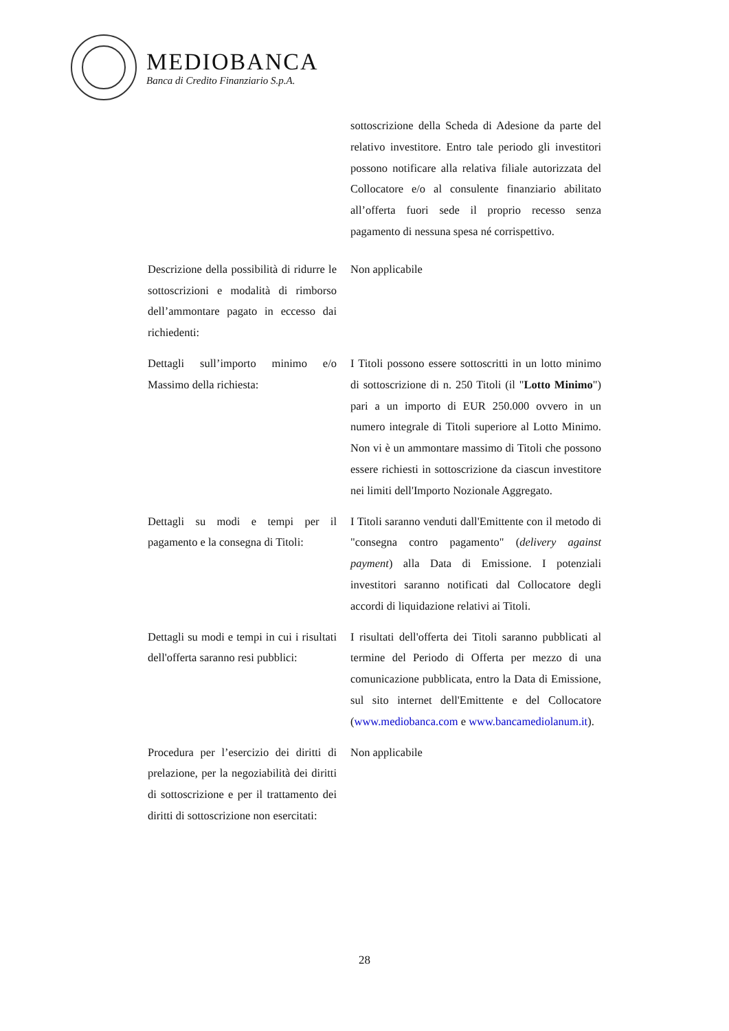MEDIOBANCA
Banca di Credito Finanziario S.p.A.
| | sottoscrizione della Scheda di Adesione da parte del relativo investitore. Entro tale periodo gli investitori possono notificare alla relativa filiale autorizzata del Collocatore e/o al consulente finanziario abilitato all’offerta fuori sede il proprio recesso senza pagamento di nessuna spesa né corrispettivo. |
| Descrizione della possibilità di ridurre le sottoscrizioni e modalità di rimborso dell’ammontare pagato in eccesso dai richiedenti: | Non applicabile |
| Dettagli sull’importo minimo e/o Massimo della richiesta: | I Titoli possono essere sottoscritti in un lotto minimo di sottoscrizione di n. 250 Titoli (il " Lotto Minimo ") pari a un importo di EUR 250.000 ovvero in un numero integrale di Titoli superiore al Lotto Minimo. Non vi è un ammontare massimo di Titoli che possono essere richiesti in sottoscrizione da ciascun investitore nei limiti dell'Importo Nozionale Aggregato. |
| Dettagli su modi e tempi per il pagamento e la consegna di Titoli: | I Titoli saranno venduti dall'Emittente con il metodo di "consegna contro pagamento" ( delivery against payment ) alla Data di Emissione. I potenziali investitori saranno notificati dal Collocatore degli accordi di liquidazione relativi ai Titoli. |
| Dettagli su modi e tempi in cui i risultati dell'offerta saranno resi pubblici: | I risultati dell'offerta dei Titoli saranno pubblicati al termine del Periodo di Offerta per mezzo di una comunicazione pubblicata, entro la Data di Emissione, sul sito internet dell'Emittente e del Collocatore ( www.mediobanca.com e www.bancamediolanum.it ). |
| Procedura per l’esercizio dei diritti di prelazione, per la negoziabilità dei diritti di sottoscrizione e per il trattamento dei diritti di sottoscrizione non esercitati: | Non applicabile |
28